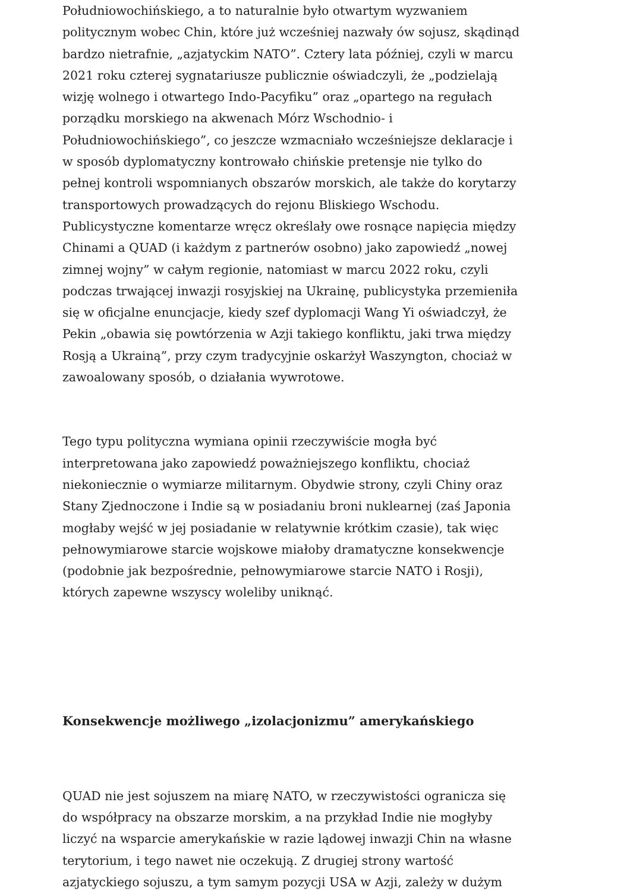Południowochińskiego, a to naturalnie było otwartym wyzwaniem politycznym wobec Chin, które już wcześniej nazwały ów sojusz, skądinąd bardzo nietrafnie, „azjatyckim NATO”. Cztery lata później, czyli w marcu 2021 roku czterej sygnatariusze publicznie oświadczyli, że „podzielają wizję wolnego i otwartego Indo-Pacyfiku” oraz „opartego na regułach porządku morskiego na akwenach Mórz Wschodnio- i Południowochińskiego”, co jeszcze wzmacniało wcześniejsze deklaracje i w sposób dyplomatyczny kontrowało chińskie pretensje nie tylko do pełnej kontroli wspomnianych obszarów morskich, ale także do korytarzy transportowych prowadzących do rejonu Bliskiego Wschodu. Publicystyczne komentarze wręcz określały owe rosnące napięcia między Chinami a QUAD (i każdym z partnerów osobno) jako zapowiedź „nowej zimnej wojny” w całym regionie, natomiast w marcu 2022 roku, czyli podczas trwającej inwazji rosyjskiej na Ukrainę, publicystyka przemieniła się w oficjalne enuncjacje, kiedy szef dyplomacji Wang Yi oświadczył, że Pekin „obawia się powtórzenia w Azji takiego konfliktu, jaki trwa między Rosją a Ukrainą”, przy czym tradycyjnie oskarżył Waszyngton, chociaż w zawoalowany sposób, o działania wywrotowe.
Tego typu polityczna wymiana opinii rzeczywiście mogła być interpretowana jako zapowiedź poważniejszego konfliktu, chociaż niekoniecznie o wymiarze militarnym. Obydwie strony, czyli Chiny oraz Stany Zjednoczone i Indie są w posiadaniu broni nuklearnej (zaś Japonia mogłaby wejść w jej posiadanie w relatywnie krótkim czasie), tak więc pełnowymiarowe starcie wojskowe miałoby dramatyczne konsekwencje (podobnie jak bezpośrednie, pełnowymiarowe starcie NATO i Rosji), których zapewne wszyscy woleliby uniknąć.
Konsekwencje możliwego „izolacjonizmu” amerykańskiego
QUAD nie jest sojuszem na miarę NATO, w rzeczywistości ogranicza się do współpracy na obszarze morskim, a na przykład Indie nie mogłyby liczyć na wsparcie amerykańskie w razie lądowej inwazji Chin na własne terytorium, i tego nawet nie oczekują. Z drugiej strony wartość azjatyckiego sojuszu, a tym samym pozycji USA w Azji, zależy w dużym